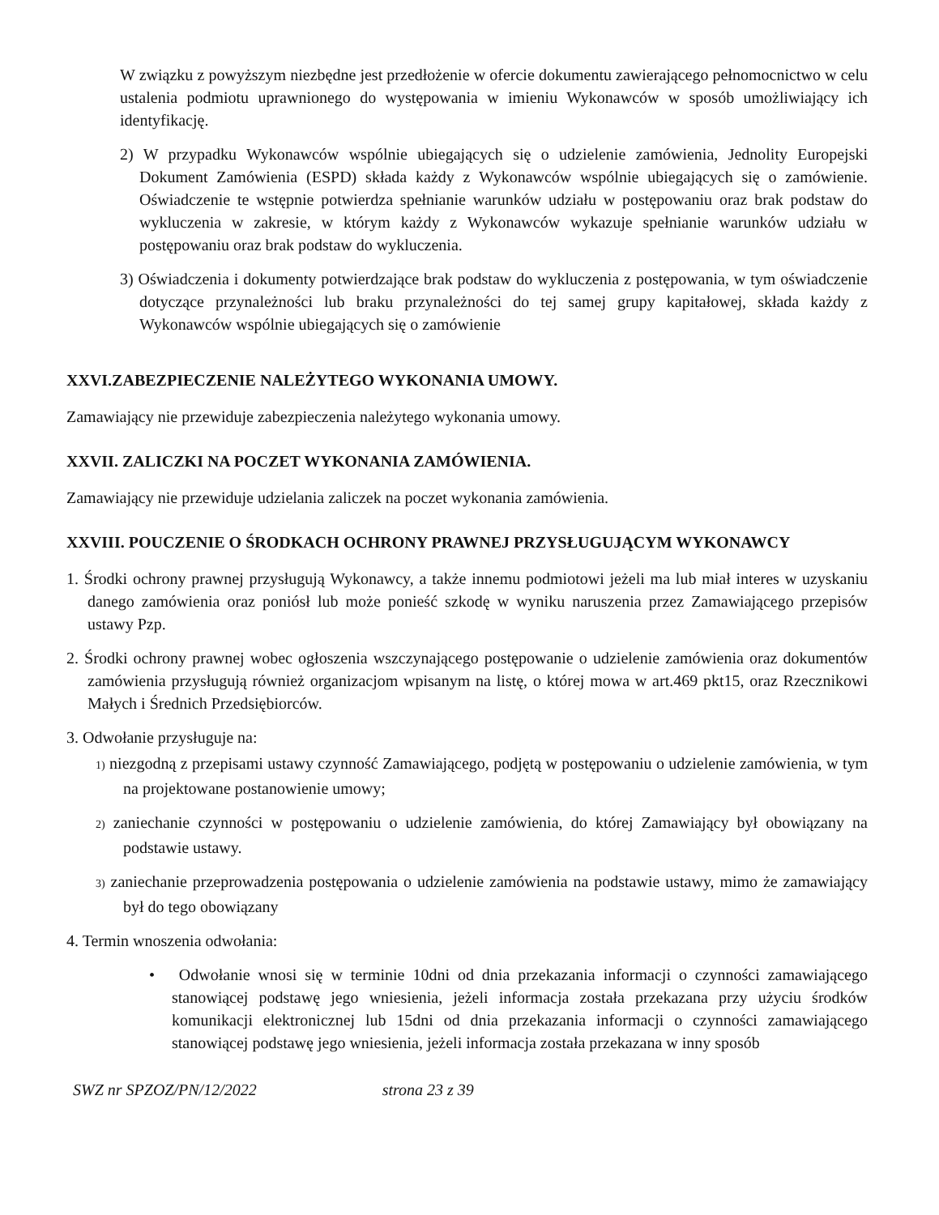W związku z powyższym niezbędne jest przedłożenie w ofercie dokumentu zawierającego pełnomocnictwo w celu ustalenia podmiotu uprawnionego do występowania w imieniu Wykonawców w sposób umożliwiający ich identyfikację.
2) W przypadku Wykonawców wspólnie ubiegających się o udzielenie zamówienia, Jednolity Europejski Dokument Zamówienia (ESPD) składa każdy z Wykonawców wspólnie ubiegających się o zamówienie. Oświadczenie te wstępnie potwierdza spełnianie warunków udziału w postępowaniu oraz brak podstaw do wykluczenia w zakresie, w którym każdy z Wykonawców wykazuje spełnianie warunków udziału w postępowaniu oraz brak podstaw do wykluczenia.
3) Oświadczenia i dokumenty potwierdzające brak podstaw do wykluczenia z postępowania, w tym oświadczenie dotyczące przynależności lub braku przynależności do tej samej grupy kapitałowej, składa każdy z Wykonawców wspólnie ubiegających się o zamówienie
XXVI.ZABEZPIECZENIE NALEŻYTEGO WYKONANIA UMOWY.
Zamawiający nie przewiduje zabezpieczenia należytego wykonania umowy.
XXVII. ZALICZKI NA POCZET WYKONANIA ZAMÓWIENIA.
Zamawiający nie przewiduje udzielania zaliczek na poczet wykonania zamówienia.
XXVIII. POUCZENIE O ŚRODKACH OCHRONY PRAWNEJ PRZYSŁUGUJĄCYM WYKONAWCY
1. Środki ochrony prawnej przysługują Wykonawcy, a także innemu podmiotowi jeżeli ma lub miał interes w uzyskaniu danego zamówienia oraz poniósł lub może ponieść szkodę w wyniku naruszenia przez Zamawiającego przepisów ustawy Pzp.
2. Środki ochrony prawnej wobec ogłoszenia wszczynającego postępowanie o udzielenie zamówienia oraz dokumentów zamówienia przysługują również organizacjom wpisanym na listę, o której mowa w art.469 pkt15, oraz Rzecznikowi Małych i Średnich Przedsiębiorców.
3. Odwołanie przysługuje na:
1) niezgodną z przepisami ustawy czynność Zamawiającego, podjętą w postępowaniu o udzielenie zamówienia, w tym na projektowane postanowienie umowy;
2) zaniechanie czynności w postępowaniu o udzielenie zamówienia, do której Zamawiający był obowiązany na podstawie ustawy.
3) zaniechanie przeprowadzenia postępowania o udzielenie zamówienia na podstawie ustawy, mimo że zamawiający był do tego obowiązany
4. Termin wnoszenia odwołania:
• Odwołanie wnosi się w terminie 10dni od dnia przekazania informacji o czynności zamawiającego stanowiącej podstawę jego wniesienia, jeżeli informacja została przekazana przy użyciu środków komunikacji elektronicznej lub 15dni od dnia przekazania informacji o czynności zamawiającego stanowiącej podstawę jego wniesienia, jeżeli informacja została przekazana w inny sposób
SWZ nr SPZOZ/PN/12/2022 strona 23 z 39